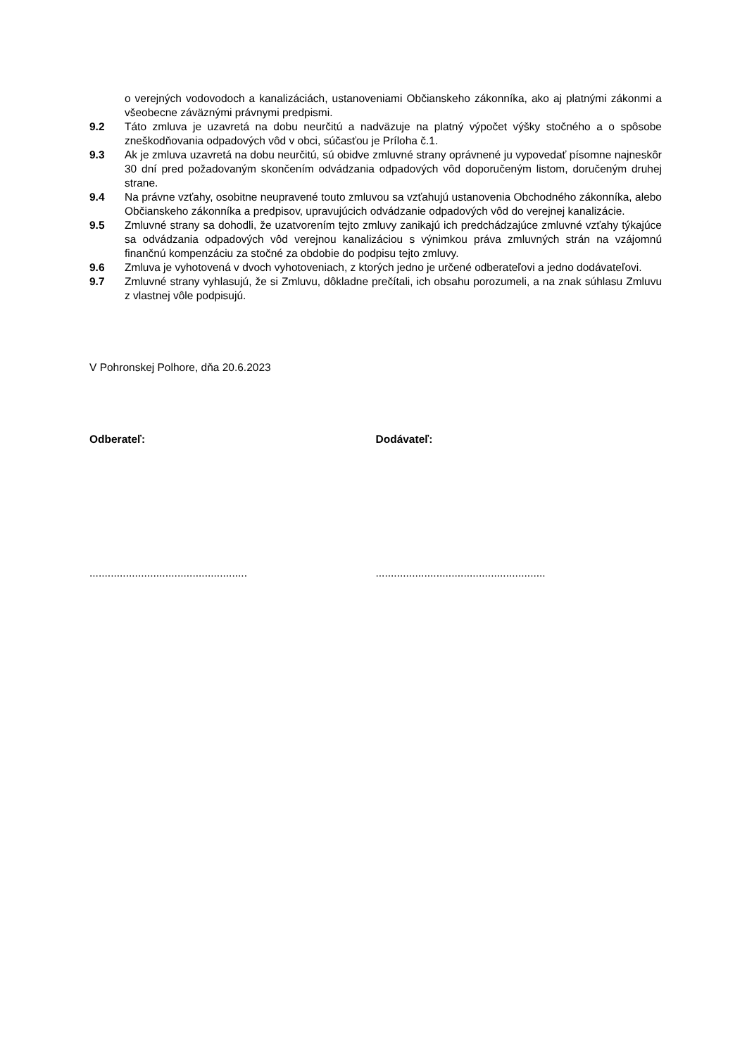o verejných vodovodoch a kanalizáciách, ustanoveniami Občianskeho zákonníka, ako aj platnými zákonmi a všeobecne záväznými právnymi predpismi.
9.2 Táto zmluva je uzavretá na dobu neurčitú a nadväzuje na platný výpočet výšky stočného a o spôsobe zneškodňovania odpadových vôd v obci, súčasťou je Príloha č.1.
9.3 Ak je zmluva uzavretá na dobu neurčitú, sú obidve zmluvné strany oprávnené ju vypovedať písomne najneskôr 30 dní pred požadovaným skončením odvádzania odpadových vôd doporučeným listom, doručeným druhej strane.
9.4 Na právne vzťahy, osobitne neupravené touto zmluvou sa vzťahujú ustanovenia Obchodného zákonníka, alebo Občianskeho zákonníka a predpisov, upravujúcich odvádzanie odpadových vôd do verejnej kanalizácie.
9.5 Zmluvné strany sa dohodli, že uzatvorením tejto zmluvy zanikajú ich predchádzajúce zmluvné vzťahy týkajúce sa odvádzania odpadových vôd verejnou kanalizáciou s výnimkou práva zmluvných strán na vzájomnú finančnú kompenzáciu za stočné za obdobie do podpisu tejto zmluvy.
9.6 Zmluva je vyhotovená v dvoch vyhotoveniach, z ktorých jedno je určené odberateľovi a jedno dodávateľovi.
9.7 Zmluvné strany vyhlasujú, že si Zmluvu, dôkladne prečítali, ich obsahu porozumeli, a na znak súhlasu Zmluvu z vlastnej vôle podpisujú.
V Pohronskej Polhore, dňa 20.6.2023
Odberateľ: Dodávateľ:
....................................................
........................................................